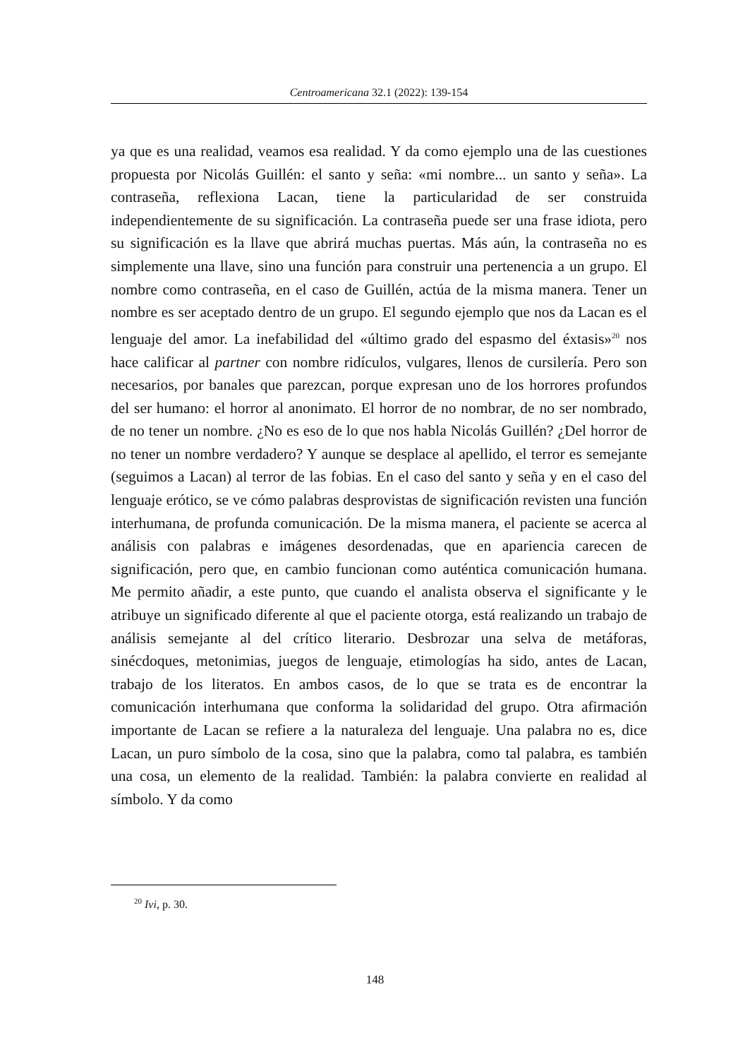Centroamericana 32.1 (2022): 139-154
ya que es una realidad, veamos esa realidad. Y da como ejemplo una de las cuestiones propuesta por Nicolás Guillén: el santo y seña: «mi nombre... un santo y seña». La contraseña, reflexiona Lacan, tiene la particularidad de ser construida independientemente de su significación. La contraseña puede ser una frase idiota, pero su significación es la llave que abrirá muchas puertas. Más aún, la contraseña no es simplemente una llave, sino una función para construir una pertenencia a un grupo. El nombre como contraseña, en el caso de Guillén, actúa de la misma manera. Tener un nombre es ser aceptado dentro de un grupo. El segundo ejemplo que nos da Lacan es el lenguaje del amor. La inefabilidad del «último grado del espasmo del éxtasis»<sup>20</sup> nos hace calificar al partner con nombre ridículos, vulgares, llenos de cursilería. Pero son necesarios, por banales que parezcan, porque expresan uno de los horrores profundos del ser humano: el horror al anonimato. El horror de no nombrar, de no ser nombrado, de no tener un nombre. ¿No es eso de lo que nos habla Nicolás Guillén? ¿Del horror de no tener un nombre verdadero? Y aunque se desplace al apellido, el terror es semejante (seguimos a Lacan) al terror de las fobias. En el caso del santo y seña y en el caso del lenguaje erótico, se ve cómo palabras desprovistas de significación revisten una función interhumana, de profunda comunicación. De la misma manera, el paciente se acerca al análisis con palabras e imágenes desordenadas, que en apariencia carecen de significación, pero que, en cambio funcionan como auténtica comunicación humana. Me permito añadir, a este punto, que cuando el analista observa el significante y le atribuye un significado diferente al que el paciente otorga, está realizando un trabajo de análisis semejante al del crítico literario. Desbrozar una selva de metáforas, sinécdoques, metonimias, juegos de lenguaje, etimologías ha sido, antes de Lacan, trabajo de los literatos. En ambos casos, de lo que se trata es de encontrar la comunicación interhumana que conforma la solidaridad del grupo. Otra afirmación importante de Lacan se refiere a la naturaleza del lenguaje. Una palabra no es, dice Lacan, un puro símbolo de la cosa, sino que la palabra, como tal palabra, es también una cosa, un elemento de la realidad. También: la palabra convierte en realidad al símbolo. Y da como
<sup>20</sup> Ivi, p. 30.
148